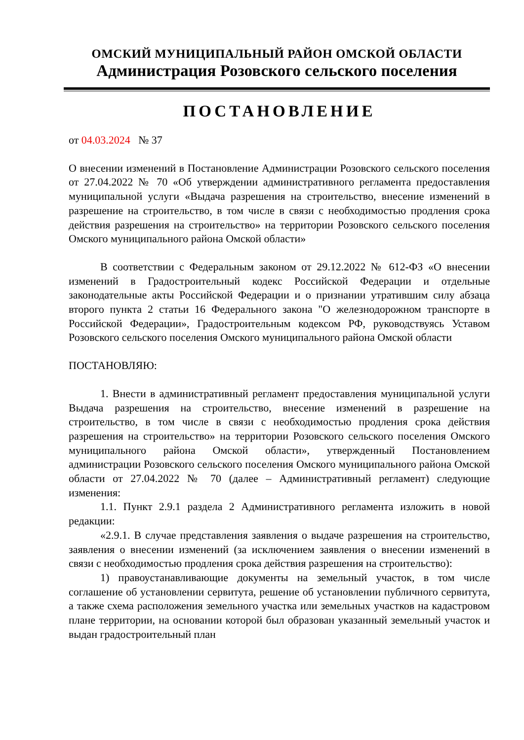ОМСКИЙ МУНИЦИПАЛЬНЫЙ РАЙОН ОМСКОЙ ОБЛАСТИ
Администрация Розовского сельского поселения
ПОСТАНОВЛЕНИЕ
от 04.03.2024 № 37
О внесении изменений в Постановление Администрации Розовского сельского поселения от 27.04.2022 № 70 «Об утверждении административного регламента предоставления муниципальной услуги «Выдача разрешения на строительство, внесение изменений в разрешение на строительство, в том числе в связи с необходимостью продления срока действия разрешения на строительство» на территории Розовского сельского поселения Омского муниципального района Омской области»
В соответствии с Федеральным законом от 29.12.2022 № 612-ФЗ «О внесении изменений в Градостроительный кодекс Российской Федерации и отдельные законодательные акты Российской Федерации и о признании утратившим силу абзаца второго пункта 2 статьи 16 Федерального закона "О железнодорожном транспорте в Российской Федерации», Градостроительным кодексом РФ, руководствуясь Уставом Розовского сельского поселения Омского муниципального района Омской области
ПОСТАНОВЛЯЮ:
1. Внести в административный регламент предоставления муниципальной услуги Выдача разрешения на строительство, внесение изменений в разрешение на строительство, в том числе в связи с необходимостью продления срока действия разрешения на строительство» на территории Розовского сельского поселения Омского муниципального района Омской области», утвержденный Постановлением администрации Розовского сельского поселения Омского муниципального района Омской области от 27.04.2022 № 70 (далее – Административный регламент) следующие изменения:
1.1. Пункт 2.9.1 раздела 2 Административного регламента изложить в новой редакции:
«2.9.1. В случае представления заявления о выдаче разрешения на строительство, заявления о внесении изменений (за исключением заявления о внесении изменений в связи с необходимостью продления срока действия разрешения на строительство):
1) правоустанавливающие документы на земельный участок, в том числе соглашение об установлении сервитута, решение об установлении публичного сервитута, а также схема расположения земельного участка или земельных участков на кадастровом плане территории, на основании которой был образован указанный земельный участок и выдан градостроительный план